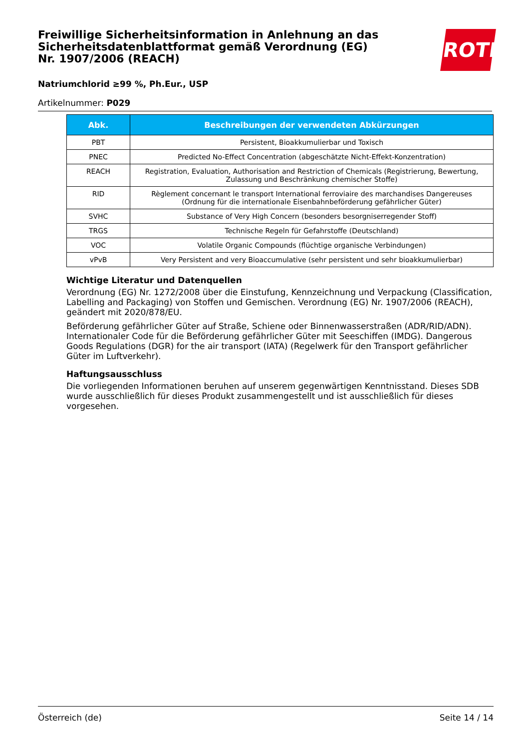Freiwillige Sicherheitsinformation in Anlehnung an das Sicherheitsdatenblattformat gemäß Verordnung (EG) Nr. 1907/2006 (REACH)
Natriumchlorid ≥99 %, Ph.Eur., USP
Artikelnummer: P029
ROTH
| Abk. | Beschreibungen der verwendeten Abkürzungen |
| --- | --- |
| PBT | Persistent, Bioakkumulierbar und Toxisch |
| PNEC | Predicted No-Effect Concentration (abgeschätzte Nicht-Effekt-Konzentration) |
| REACH | Registration, Evaluation, Authorisation and Restriction of Chemicals (Registrierung, Bewertung, Zulassung und Beschränkung chemischer Stoffe) |
| RID | Règlement concernant le transport International ferroviaire des marchandises Dangereuses (Ordnung für die internationale Eisenbahnbeförderung gefährlicher Güter) |
| SVHC | Substance of Very High Concern (besonders besorgniserregender Stoff) |
| TRGS | Technische Regeln für Gefahrstoffe (Deutschland) |
| VOC | Volatile Organic Compounds (flüchtige organische Verbindungen) |
| vPvB | Very Persistent and very Bioaccumulative (sehr persistent und sehr bioakkumulierbar) |
Wichtige Literatur und Datenquellen
Verordnung (EG) Nr. 1272/2008 über die Einstufung, Kennzeichnung und Verpackung (Classification, Labelling and Packaging) von Stoffen und Gemischen. Verordnung (EG) Nr. 1907/2006 (REACH), geändert mit 2020/878/EU.
Beförderung gefährlicher Güter auf Straße, Schiene oder Binnenwasserstraßen (ADR/RID/ADN). Internationaler Code für die Beförderung gefährlicher Güter mit Seeschiffen (IMDG). Dangerous Goods Regulations (DGR) for the air transport (IATA) (Regelwerk für den Transport gefährlicher Güter im Luftverkehr).
Haftungsausschluss
Die vorliegenden Informationen beruhen auf unserem gegenwärtigen Kenntnisstand. Dieses SDB wurde ausschließlich für dieses Produkt zusammengestellt und ist ausschließlich für dieses vorgesehen.
Österreich (de) Seite 14 / 14